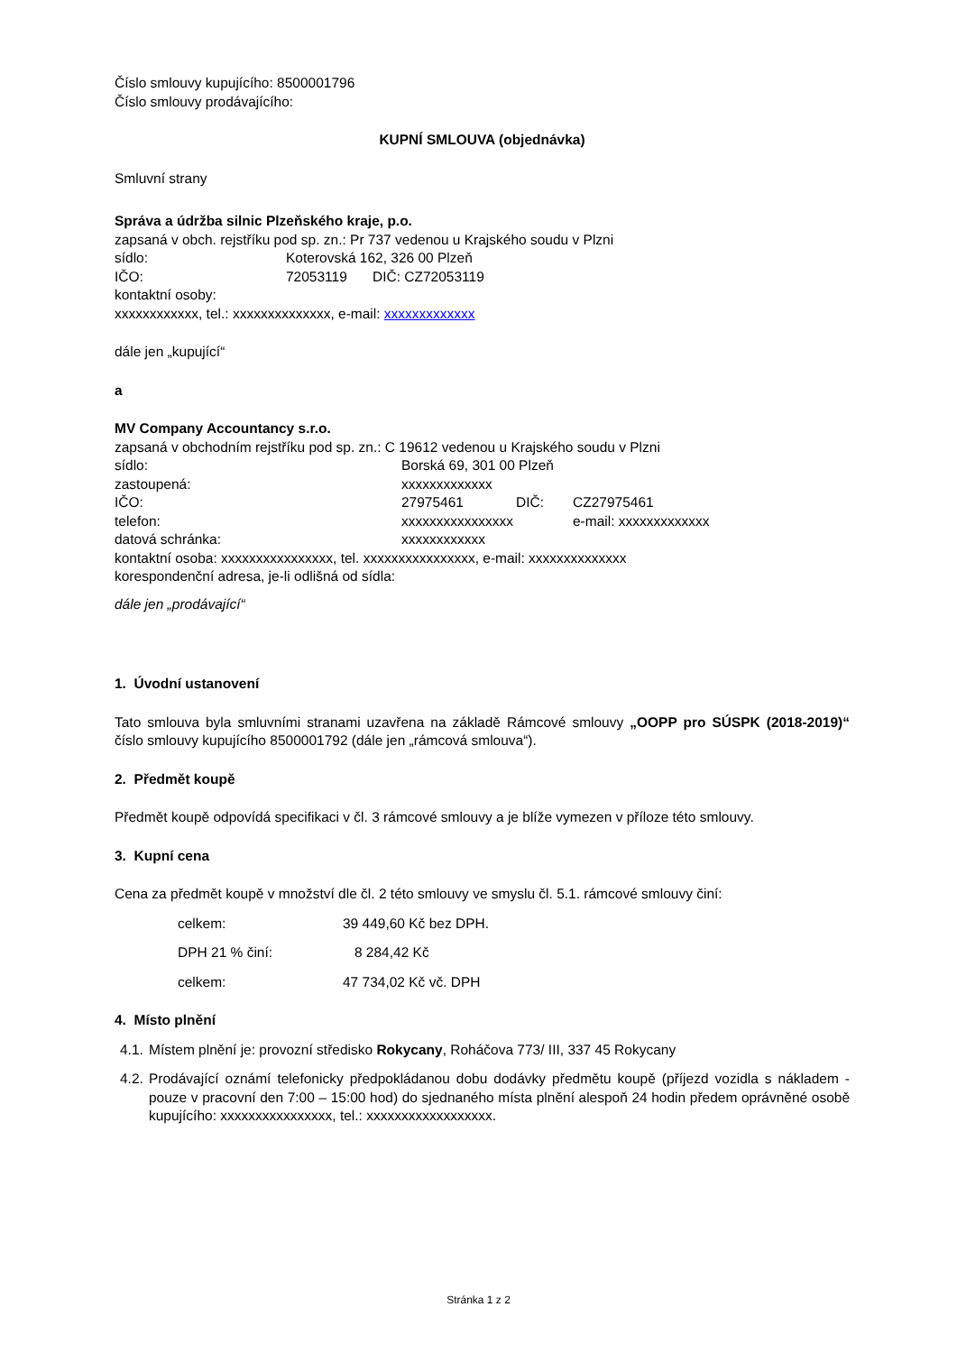Číslo smlouvy kupujícího: 8500001796
Číslo smlouvy prodávajícího:
KUPNÍ SMLOUVA (objednávka)
Smluvní strany
Správa a údržba silnic Plzeňského kraje, p.o.
zapsaná v obch. rejstříku pod sp. zn.: Pr 737 vedenou u Krajského soudu v Plzni
sídlo: Koterovská 162, 326 00 Plzeň
IČO: 72053119 DIČ: CZ72053119
kontaktní osoby:
xxxxxxxxxxxx, tel.: xxxxxxxxxxxxxx, e-mail: xxxxxxxxxxxxx
dále jen „kupující“
a
MV Company Accountancy s.r.o.
zapsaná v obchodním rejstříku pod sp. zn.: C 19612 vedenou u Krajského soudu v Plzni
sídlo: Borská 69, 301 00 Plzeň
zastoupená: xxxxxxxxxxxxx
IČO: 27975461 DIČ: CZ27975461
telefon: xxxxxxxxxxxxxxxx e-mail: xxxxxxxxxxxxx
datová schránka: xxxxxxxxxxxx
kontaktní osoba: xxxxxxxxxxxxxxxx, tel. xxxxxxxxxxxxxxxx, e-mail: xxxxxxxxxxxxxx
korespondenční adresa, je-li odlišná od sídla:
dále jen „prodávající“
1. Úvodní ustanovení
Tato smlouva byla smluvními stranami uzavřena na základě Rámcové smlouvy „OOPP pro SÚSPK (2018-2019)“ číslo smlouvy kupujícího 8500001792 (dále jen „rámcová smlouva“).
2. Předmět koupě
Předmět koupě odpovídá specifikaci v čl. 3 rámcové smlouvy a je blíže vymezen v příloze této smlouvy.
3. Kupní cena
Cena za předmět koupě v množství dle čl. 2 této smlouvy ve smyslu čl. 5.1. rámcové smlouvy činí:
celkem: 39 449,60 Kč bez DPH.
DPH 21 % činí: 8 284,42 Kč
celkem: 47 734,02 Kč vč. DPH
4. Místo plnění
4.1. Místem plnění je: provozní středisko Rokycany, Roháčova 773/ III, 337 45 Rokycany
4.2. Prodávající oznámí telefonicky předpokládanou dobu dodávky předmětu koupě (příjezd vozidla s nákladem - pouze v pracovní den 7:00 – 15:00 hod) do sjednaného místa plnění alespoň 24 hodin předem oprávněné osobě kupujícího: xxxxxxxxxxxxxxxx, tel.: xxxxxxxxxxxxxxxxxx.
Stránka 1 z 2